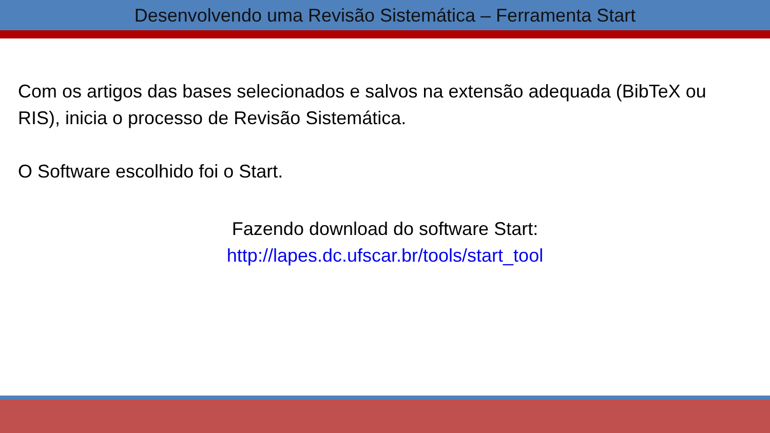Desenvolvendo uma Revisão Sistemática – Ferramenta Start
Com os artigos das bases selecionados e salvos na extensão adequada (BibTeX ou RIS), inicia o processo de Revisão Sistemática.
O Software escolhido foi o Start.
Fazendo download do software Start:
http://lapes.dc.ufscar.br/tools/start_tool